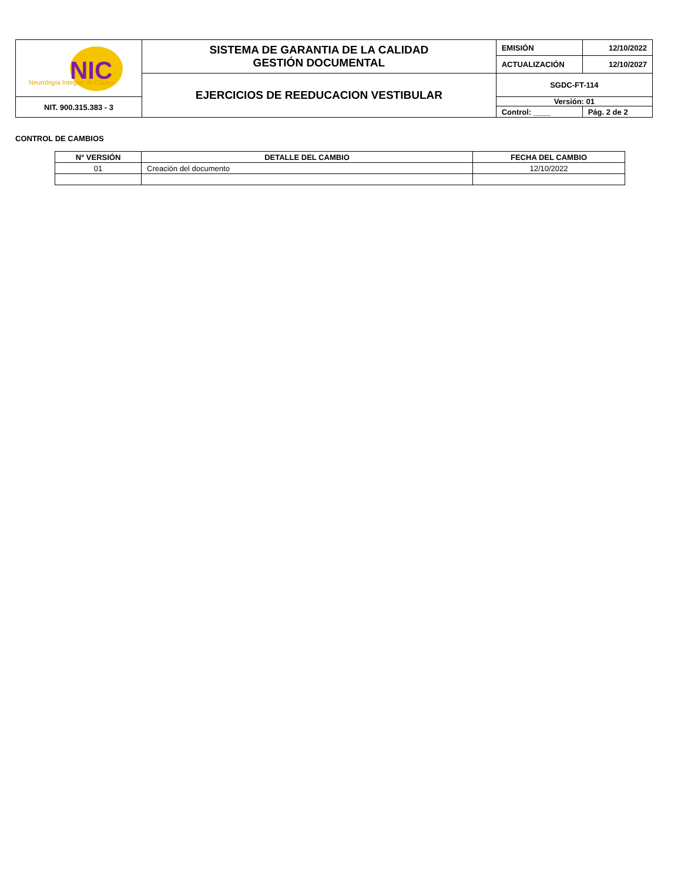| NIC Neurología Integral de Caldas | SISTEMA DE GARANTIA DE LA CALIDAD GESTIÓN DOCUMENTAL | EMISIÓN | 12/10/2022 |
| | | ACTUALIZACIÓN | 12/10/2027 |
| | EJERCICIOS DE REEDUCACION VESTIBULAR | SGDC-FT-114 | |
| NIT. 900.315.383 - 3 | | Versión: 01 | |
| | | Control: ____ | Pág. 2 de 2 |
CONTROL DE CAMBIOS
| N° VERSIÓN | DETALLE DEL CAMBIO | FECHA DEL CAMBIO |
| --- | --- | --- |
| 01 | Creación del documento | 12/10/2022 |